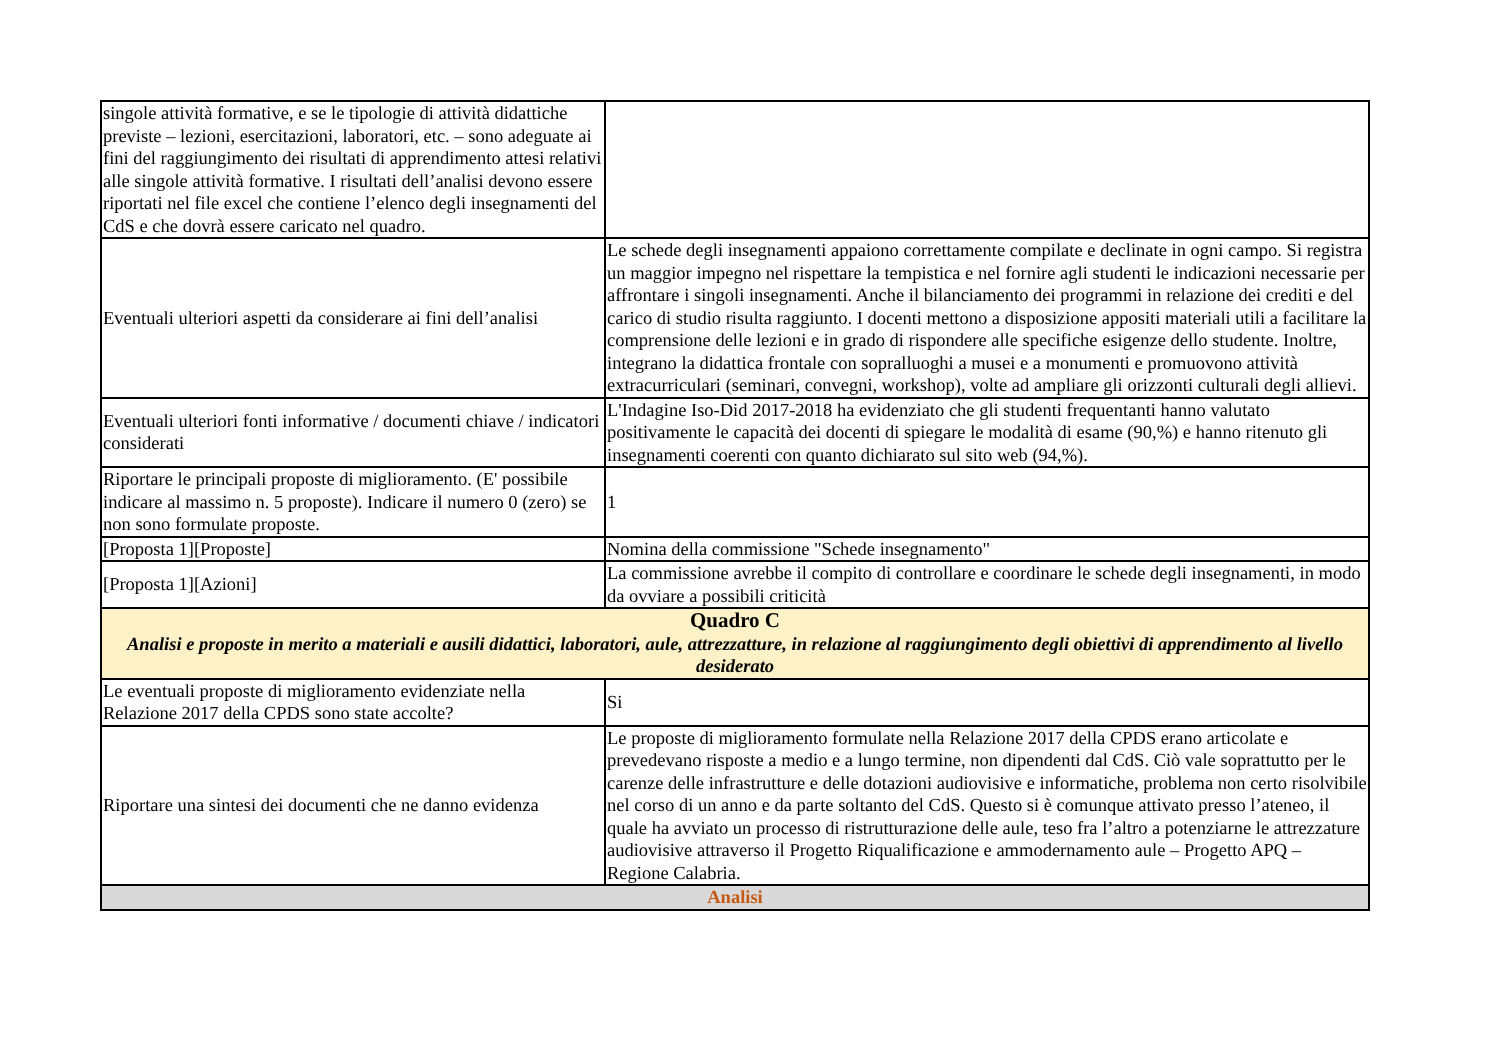| singole attività formative, e se le tipologie di attività didattiche previste – lezioni, esercitazioni, laboratori, etc. – sono adeguate ai fini del raggiungimento dei risultati di apprendimento attesi relativi alle singole attività formative. I risultati dell’analisi devono essere riportati nel file excel che contiene l’elenco degli insegnamenti del CdS e che dovrà essere caricato nel quadro. | |
| Eventuali ulteriori aspetti da considerare ai fini dell’analisi | Le schede degli insegnamenti appaiono correttamente compilate e declinate in ogni campo. Si registra un maggior impegno nel rispettare la tempistica e nel fornire agli studenti le indicazioni necessarie per affrontare i singoli insegnamenti. Anche il bilanciamento dei programmi in relazione dei crediti e del carico di studio risulta raggiunto. I docenti mettono a disposizione appositi materiali utili a facilitare la comprensione delle lezioni e in grado di rispondere alle specifiche esigenze dello studente. Inoltre, integrano la didattica frontale con sopralluoghi a musei e a monumenti e promuovono attività extracurriculari (seminari, convegni, workshop), volte ad ampliare gli orizzonti culturali degli allievi. |
| Eventuali ulteriori fonti informative / documenti chiave / indicatori considerati | L'Indagine Iso-Did 2017-2018 ha evidenziato che gli studenti frequentanti hanno valutato positivamente le capacità dei docenti di spiegare le modalità di esame (90,%) e hanno ritenuto gli insegnamenti coerenti con quanto dichiarato sul sito web (94,%). |
| Riportare le principali proposte di miglioramento. (E' possibile indicare al massimo n. 5 proposte). Indicare il numero 0 (zero) se non sono formulate proposte. | 1 |
| [Proposta 1][Proposte] | Nomina della commissione "Schede insegnamento" |
| [Proposta 1][Azioni] | La commissione avrebbe il compito di controllare e coordinare le schede degli insegnamenti, in modo da ovviare a possibili criticità |
| Quadro C Analisi e proposte in merito a materiali e ausili didattici, laboratori, aule, attrezzatture, in relazione al raggiungimento degli obiettivi di apprendimento al livello desiderato | |
| Le eventuali proposte di miglioramento evidenziate nella Relazione 2017 della CPDS sono state accolte? | Si |
| Riportare una sintesi dei documenti che ne danno evidenza | Le proposte di miglioramento formulate nella Relazione 2017 della CPDS erano articolate e prevedevano risposte a medio e a lungo termine, non dipendenti dal CdS. Ciò vale soprattutto per le carenze delle infrastrutture e delle dotazioni audiovisive e informatiche, problema non certo risolvibile nel corso di un anno e da parte soltanto del CdS. Questo si è comunque attivato presso l’ateneo, il quale ha avviato un processo di ristrutturazione delle aule, teso fra l’altro a potenziarne le attrezzature audiovisive attraverso il Progetto Riqualificazione e ammodernamento aule – Progetto APQ – Regione Calabria. |
| Analisi | |